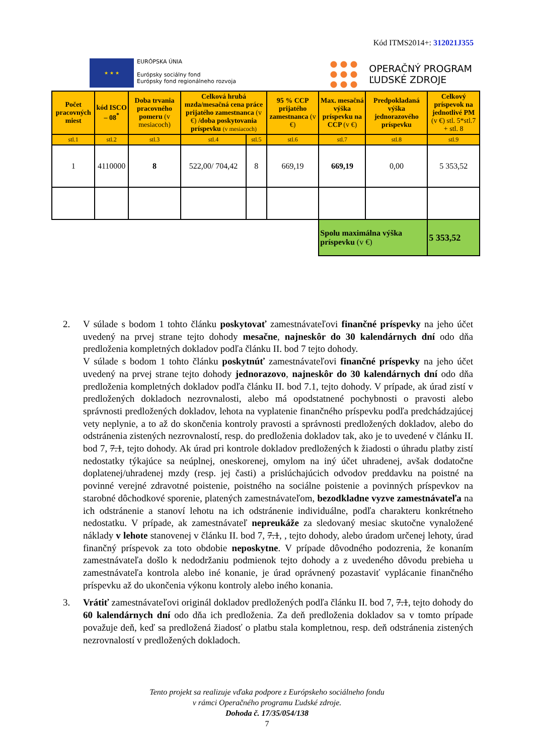Kód ITMS2014+: 312021J355
★ ★ ★
EURÓPSKA ÚNIA
Európsky sociálny fond
Európsky fond regionálneho rozvoja
OPERAČNÝ PROGRAM
ĽUDSKÉ ZDROJE
| Počet pracovných miest | kód ISCO – 08<sup>*</sup> | Doba trvania pracovného pomeru (v mesiacoch) | Celková hrubá mzda/mesačná cena práce prijatého zamestnanca (v €) /doba poskytovania príspevku (v mesiacoch) | | 95 % CCP prijatého zamestnanca (v €) | Max. mesačná výška príspevku na CCP (v €) | Predpokladaná výška jednorazového príspevku | Celkový príspevok na jednotlivé PM (v €) stl. 5*stl.7 + stl. 8 |
| --- | --- | --- | --- | --- | --- | --- | --- | --- |
| stl.1 | stl.2 | stl.3 | stl.4 | stl.5 | stl.6 | stl.7 | stl.8 | stl.9 |
| 1 | 4110000 | 8 | 522,00/ 704,42 | 8 | 669,19 | 669,19 | 0,00 | 5 353,52 |
| | | | | | | Spolu maximálna výška príspevku (v €) | | 5 353,52 |
2. V súlade s bodom 1 tohto článku poskytovať zamestnávateľovi finančné príspevky na jeho účet uvedený na prvej strane tejto dohody mesačne, najneskôr do 30 kalendárnych dní odo dňa predloženia kompletných dokladov podľa článku II. bod 7 tejto dohody.
V súlade s bodom 1 tohto článku poskytnúť zamestnávateľovi finančné príspevky na jeho účet uvedený na prvej strane tejto dohody jednorazovo, najneskôr do 30 kalendárnych dní odo dňa predloženia kompletných dokladov podľa článku II. bod 7.1, tejto dohody. V prípade, ak úrad zistí v predložených dokladoch nezrovnalosti, alebo má opodstatnené pochybnosti o pravosti alebo správnosti predložených dokladov, lehota na vyplatenie finančného príspevku podľa predchádzajúcej vety neplynie, a to až do skončenia kontroly pravosti a správnosti predložených dokladov, alebo do odstránenia zistených nezrovnalostí, resp. do predloženia dokladov tak, ako je to uvedené v článku II. bod 7, 7.1, tejto dohody. Ak úrad pri kontrole dokladov predložených k žiadosti o úhradu platby zistí nedostatky týkajúce sa neúplnej, oneskorenej, omylom na iný účet uhradenej, avšak dodatočne doplatenej/uhradenej mzdy (resp. jej časti) a prislúchajúcich odvodov preddavku na poistné na povinné verejné zdravotné poistenie, poistného na sociálne poistenie a povinných príspevkov na starobné dôchodkové sporenie, platených zamestnávateľom, bezodkladne vyzve zamestnávateľa na ich odstránenie a stanoví lehotu na ich odstránenie individuálne, podľa charakteru konkrétneho nedostatku. V prípade, ak zamestnávateľ nepreukáže za sledovaný mesiac skutočne vynaložené náklady v lehote stanovenej v článku II. bod 7, 7.1, , tejto dohody, alebo úradom určenej lehoty, úrad finančný príspevok za toto obdobie neposkytne. V prípade dôvodného podozrenia, že konaním zamestnávateľa došlo k nedodržaniu podmienok tejto dohody a z uvedeného dôvodu prebieha u zamestnávateľa kontrola alebo iné konanie, je úrad oprávnený pozastaviť vyplácanie finančného príspevku až do ukončenia výkonu kontroly alebo iného konania.
3. Vrátiť zamestnávateľovi originál dokladov predložených podľa článku II. bod 7, 7.1, tejto dohody do 60 kalendárnych dní odo dňa ich predloženia. Za deň predloženia dokladov sa v tomto prípade považuje deň, keď sa predložená žiadosť o platbu stala kompletnou, resp. deň odstránenia zistených nezrovnalostí v predložených dokladoch.
Tento projekt sa realizuje vďaka podpore z Európskeho sociálneho fondu
v rámci Operačného programu Ľudské zdroje.
Dohoda č. 17/35/054/138
7